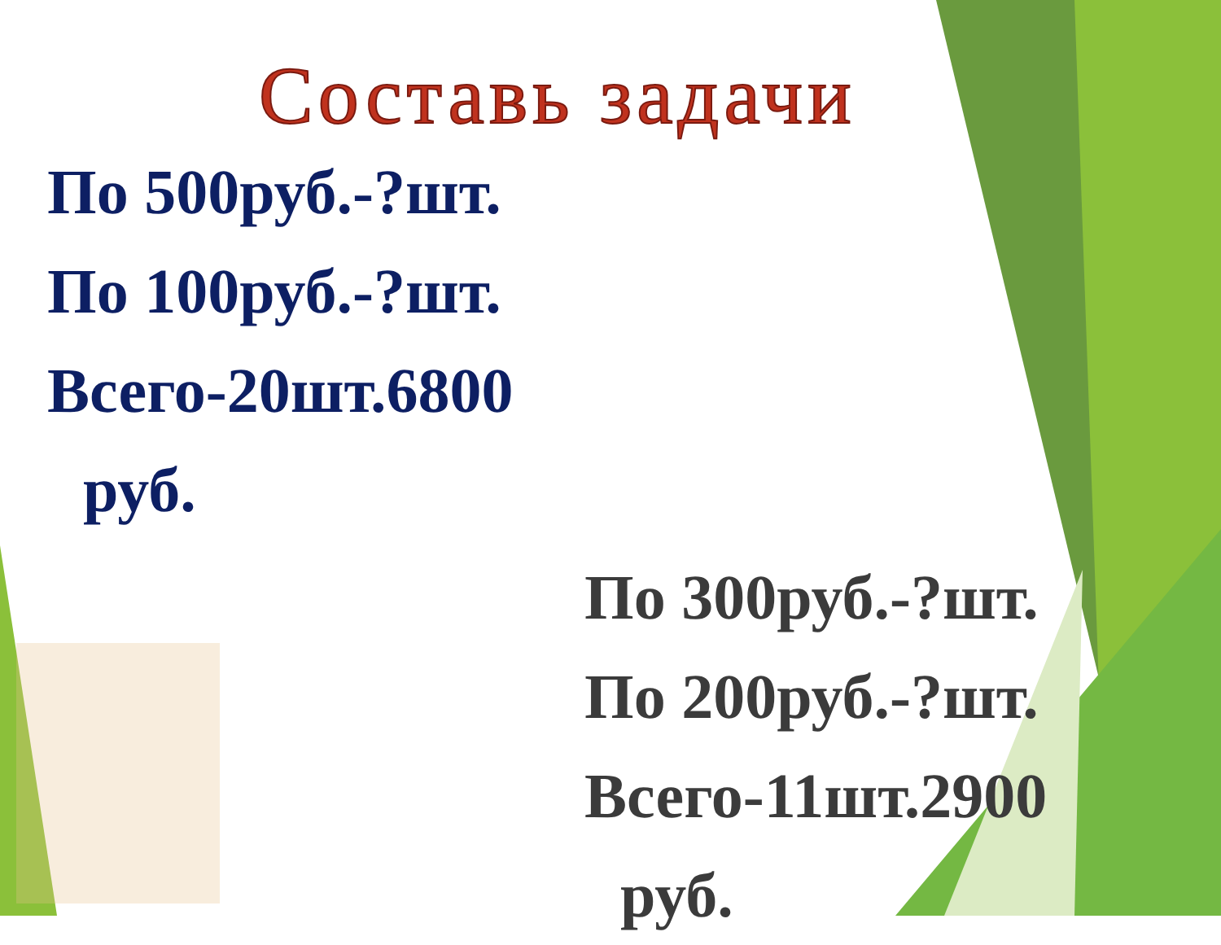Составь задачи
По 500руб.-?шт.
По 100руб.-?шт.
Всего-20шт.6800
руб.
По 300руб.-?шт.
По 200руб.-?шт.
Всего-11шт.2900
руб.